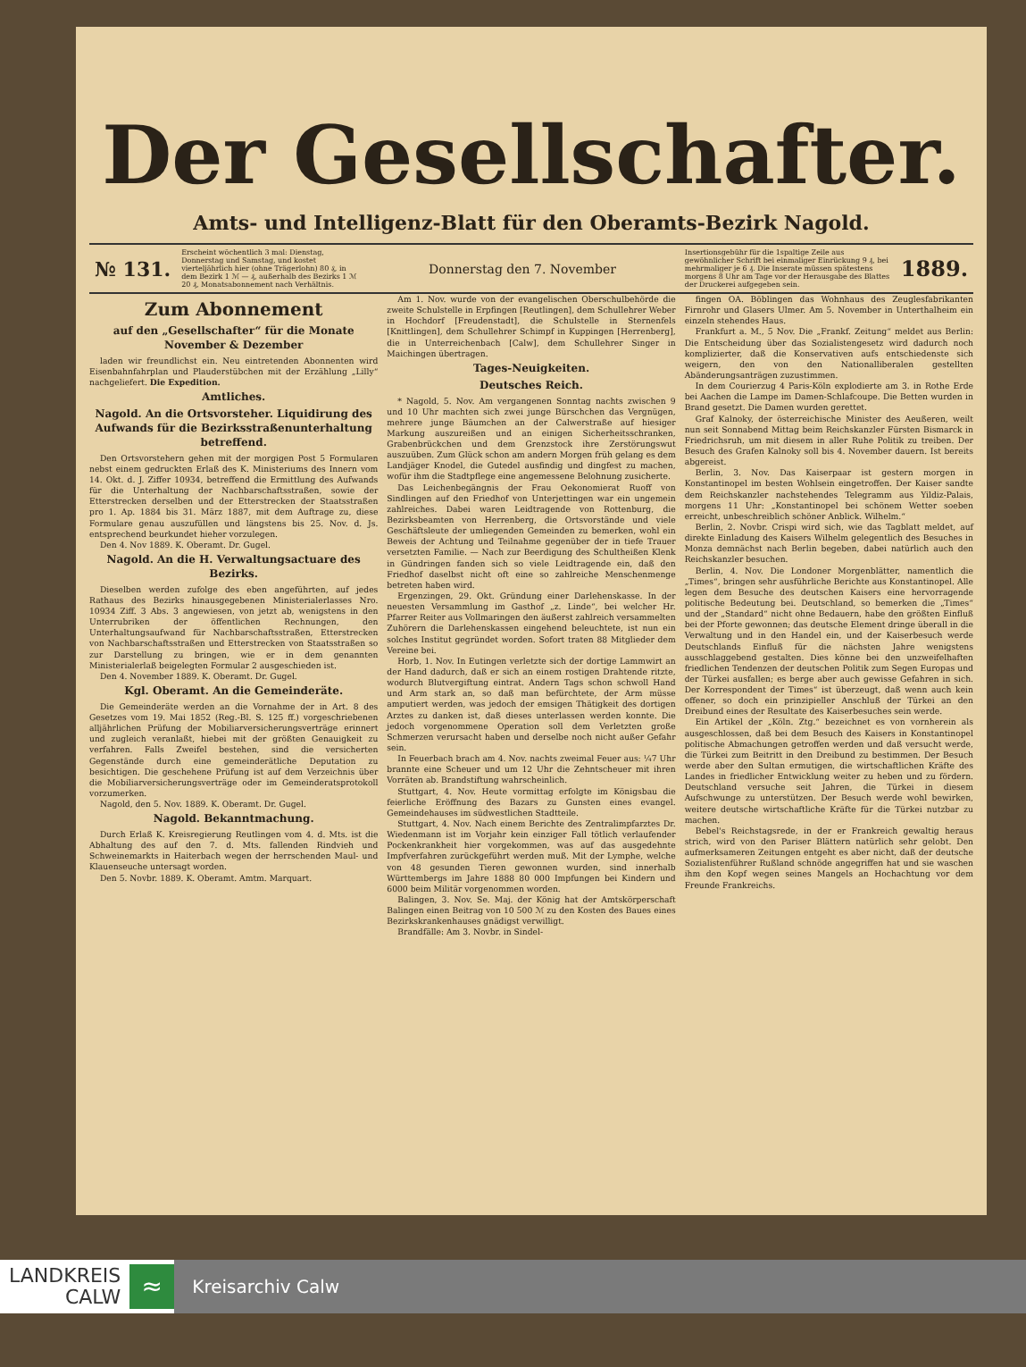Der Gesellschafter.
Amts- und Intelligenz-Blatt für den Oberamts-Bezirk Nagold.
№ 131.
Erscheint wöchentlich 3 mal: Dienstag, Donnerstag und Samstag, und kostet vierteljährlich hier (ohne Trägerlohn) 80 ₰, in dem Bezirk 1 ℳ — ₰, außerhalb des Bezirks 1 ℳ 20 ₰, Monatsabonnement nach Verhältnis.
Donnerstag den 7. November
Insertionsgebühr für die 1spaltige Zeile aus gewöhnlicher Schrift bei einmaliger Einrückung 9 ₰, bei mehrmaliger je 6 ₰. Die Inserate müssen spätestens morgens 8 Uhr am Tage vor der Herausgabe des Blattes der Druckerei aufgegeben sein.
1889.
Zum Abonnement
auf den „Gesellschafter“ für die Monate November & Dezember
laden wir freundlichst ein. Neu eintretenden Abonnenten wird Eisenbahnfahrplan und Plauderstübchen mit der Erzählung „Lilly“ nachgeliefert. Die Expedition.
Amtliches.
Nagold. An die Ortsvorsteher. Liquidirung des Aufwands für die Bezirksstraßenunterhaltung betreffend.
Den Ortsvorstehern gehen mit der morgigen Post 5 Formularen nebst einem gedruckten Erlaß des K. Ministeriums des Innern vom 14. Okt. d. J. Ziffer 10934, betreffend die Ermittlung des Aufwands für die Unterhaltung der Nachbarschaftsstraßen, sowie der Etterstrecken derselben und der Etterstrecken der Staatsstraßen pro 1. Ap. 1884 bis 31. März 1887, mit dem Auftrage zu, diese Formulare genau auszufüllen und längstens bis 25. Nov. d. Js. entsprechend beurkundet hieher vorzulegen.
Den 4. Nov 1889. K. Oberamt. Dr. Gugel.
Nagold. An die H. Verwaltungsactuare des Bezirks.
Dieselben werden zufolge des eben angeführten, auf jedes Rathaus des Bezirks hinausgegebenen Ministerialerlasses Nro. 10934 Ziff. 3 Abs. 3 angewiesen, von jetzt ab, wenigstens in den Unterrubriken der öffentlichen Rechnungen, den Unterhaltungsaufwand für Nachbarschaftsstraßen, Etterstrecken von Nachbarschaftsstraßen und Etterstrecken von Staatsstraßen so zur Darstellung zu bringen, wie er in dem genannten Ministerialerlaß beigelegten Formular 2 ausgeschieden ist.
Den 4. November 1889. K. Oberamt. Dr. Gugel.
Kgl. Oberamt. An die Gemeinderäte.
Die Gemeinderäte werden an die Vornahme der in Art. 8 des Gesetzes vom 19. Mai 1852 (Reg.-Bl. S. 125 ff.) vorgeschriebenen alljährlichen Prüfung der Mobiliarversicherungsverträge erinnert und zugleich veranlaßt, hiebei mit der größten Genauigkeit zu verfahren. Falls Zweifel bestehen, sind die versicherten Gegenstände durch eine gemeinderätliche Deputation zu besichtigen. Die geschehene Prüfung ist auf dem Verzeichnis über die Mobiliarversicherungsverträge oder im Gemeinderatsprotokoll vorzumerken.
Nagold, den 5. Nov. 1889. K. Oberamt. Dr. Gugel.
Nagold. Bekanntmachung.
Durch Erlaß K. Kreisregierung Reutlingen vom 4. d. Mts. ist die Abhaltung des auf den 7. d. Mts. fallenden Rindvieh und Schweinemarkts in Haiterbach wegen der herrschenden Maul- und Klauenseuche untersagt worden.
Den 5. Novbr. 1889. K. Oberamt. Amtm. Marquart.
Am 1. Nov. wurde von der evangelischen Oberschulbehörde die zweite Schulstelle in Erpfingen [Reutlingen], dem Schullehrer Weber in Hochdorf [Freudenstadt], die Schulstelle in Sternenfels [Knittlingen], dem Schullehrer Schimpf in Kuppingen [Herrenberg], die in Unterreichenbach [Calw], dem Schullehrer Singer in Maichingen übertragen.
Tages-Neuigkeiten.
Deutsches Reich.
* Nagold, 5. Nov. Am vergangenen Sonntag nachts zwischen 9 und 10 Uhr machten sich zwei junge Bürschchen das Vergnügen, mehrere junge Bäumchen an der Calwerstraße auf hiesiger Markung auszureißen und an einigen Sicherheitsschranken, Grabenbrückchen und dem Grenzstock ihre Zerstörungswut auszuüben. Zum Glück schon am andern Morgen früh gelang es dem Landjäger Knodel, die Gutedel ausfindig und dingfest zu machen, wofür ihm die Stadtpflege eine angemessene Belohnung zusicherte.
Das Leichenbegängnis der Frau Oekonomierat Ruoff von Sindlingen auf den Friedhof von Unterjettingen war ein ungemein zahlreiches. Dabei waren Leidtragende von Rottenburg, die Bezirksbeamten von Herrenberg, die Ortsvorstände und viele Geschäftsleute der umliegenden Gemeinden zu bemerken, wohl ein Beweis der Achtung und Teilnahme gegenüber der in tiefe Trauer versetzten Familie. — Nach zur Beerdigung des Schultheißen Klenk in Gündringen fanden sich so viele Leidtragende ein, daß den Friedhof daselbst nicht oft eine so zahlreiche Menschenmenge betreten haben wird.
Ergenzingen, 29. Okt. Gründung einer Darlehenskasse. In der neuesten Versammlung im Gasthof „z. Linde“, bei welcher Hr. Pfarrer Reiter aus Vollmaringen den äußerst zahlreich versammelten Zuhörern die Darlehenskassen eingehend beleuchtete, ist nun ein solches Institut gegründet worden. Sofort traten 88 Mitglieder dem Vereine bei.
Horb, 1. Nov. In Eutingen verletzte sich der dortige Lammwirt an der Hand dadurch, daß er sich an einem rostigen Drahtende ritzte, wodurch Blutvergiftung eintrat. Andern Tags schon schwoll Hand und Arm stark an, so daß man befürchtete, der Arm müsse amputiert werden, was jedoch der emsigen Thätigkeit des dortigen Arztes zu danken ist, daß dieses unterlassen werden konnte. Die jedoch vorgenommene Operation soll dem Verletzten große Schmerzen verursacht haben und derselbe noch nicht außer Gefahr sein.
In Feuerbach brach am 4. Nov. nachts zweimal Feuer aus: ¼7 Uhr brannte eine Scheuer und um 12 Uhr die Zehntscheuer mit ihren Vorräten ab. Brandstiftung wahrscheinlich.
Stuttgart, 4. Nov. Heute vormittag erfolgte im Königsbau die feierliche Eröffnung des Bazars zu Gunsten eines evangel. Gemeindehauses im südwestlichen Stadtteile.
Stuttgart, 4. Nov. Nach einem Berichte des Zentralimpfarztes Dr. Wiedenmann ist im Vorjahr kein einziger Fall tötlich verlaufender Pockenkrankheit hier vorgekommen, was auf das ausgedehnte Impfverfahren zurückgeführt werden muß. Mit der Lymphe, welche von 48 gesunden Tieren gewonnen wurden, sind innerhalb Württembergs im Jahre 1888 80 000 Impfungen bei Kindern und 6000 beim Militär vorgenommen worden.
Balingen, 3. Nov. Se. Maj. der König hat der Amtskörperschaft Balingen einen Beitrag von 10 500 ℳ zu den Kosten des Baues eines Bezirkskrankenhauses gnädigst verwilligt.
Brandfälle: Am 3. Novbr. in Sindel-
fingen OA. Böblingen das Wohnhaus des Zeuglesfabrikanten Firnrohr und Glasers Ulmer. Am 5. November in Unterthalheim ein einzeln stehendes Haus.
Frankfurt a. M., 5 Nov. Die „Frankf. Zeitung“ meldet aus Berlin: Die Entscheidung über das Sozialistengesetz wird dadurch noch komplizierter, daß die Konservativen aufs entschiedenste sich weigern, den von den Nationalliberalen gestellten Abänderungsanträgen zuzustimmen.
In dem Courierzug 4 Paris-Köln explodierte am 3. in Rothe Erde bei Aachen die Lampe im Damen-Schlafcoupe. Die Betten wurden in Brand gesetzt. Die Damen wurden gerettet.
Graf Kalnoky, der österreichische Minister des Aeußeren, weilt nun seit Sonnabend Mittag beim Reichskanzler Fürsten Bismarck in Friedrichsruh, um mit diesem in aller Ruhe Politik zu treiben. Der Besuch des Grafen Kalnoky soll bis 4. November dauern. Ist bereits abgereist.
Berlin, 3. Nov. Das Kaiserpaar ist gestern morgen in Konstantinopel im besten Wohlsein eingetroffen. Der Kaiser sandte dem Reichskanzler nachstehendes Telegramm aus Yildiz-Palais, morgens 11 Uhr: „Konstantinopel bei schönem Wetter soeben erreicht, unbeschreiblich schöner Anblick. Wilhelm.“
Berlin, 2. Novbr. Crispi wird sich, wie das Tagblatt meldet, auf direkte Einladung des Kaisers Wilhelm gelegentlich des Besuches in Monza demnächst nach Berlin begeben, dabei natürlich auch den Reichskanzler besuchen.
Berlin, 4. Nov. Die Londoner Morgenblätter, namentlich die „Times“, bringen sehr ausführliche Berichte aus Konstantinopel. Alle legen dem Besuche des deutschen Kaisers eine hervorragende politische Bedeutung bei. Deutschland, so bemerken die „Times“ und der „Standard“ nicht ohne Bedauern, habe den größten Einfluß bei der Pforte gewonnen; das deutsche Element dringe überall in die Verwaltung und in den Handel ein, und der Kaiserbesuch werde Deutschlands Einfluß für die nächsten Jahre wenigstens ausschlaggebend gestalten. Dies könne bei den unzweifelhaften friedlichen Tendenzen der deutschen Politik zum Segen Europas und der Türkei ausfallen; es berge aber auch gewisse Gefahren in sich. Der Korrespondent der Times“ ist überzeugt, daß wenn auch kein offener, so doch ein prinzipieller Anschluß der Türkei an den Dreibund eines der Resultate des Kaiserbesuches sein werde.
Ein Artikel der „Köln. Ztg.“ bezeichnet es von vornherein als ausgeschlossen, daß bei dem Besuch des Kaisers in Konstantinopel politische Abmachungen getroffen werden und daß versucht werde, die Türkei zum Beitritt in den Dreibund zu bestimmen. Der Besuch werde aber den Sultan ermutigen, die wirtschaftlichen Kräfte des Landes in friedlicher Entwicklung weiter zu heben und zu fördern. Deutschland versuche seit Jahren, die Türkei in diesem Aufschwunge zu unterstützen. Der Besuch werde wohl bewirken, weitere deutsche wirtschaftliche Kräfte für die Türkei nutzbar zu machen.
Bebel's Reichstagsrede, in der er Frankreich gewaltig heraus strich, wird von den Pariser Blättern natürlich sehr gelobt. Den aufmerksameren Zeitungen entgeht es aber nicht, daß der deutsche Sozialistenführer Rußland schnöde angegriffen hat und sie waschen ihm den Kopf wegen seines Mangels an Hochachtung vor dem Freunde Frankreichs.
LANDKREIS
CALW
≈
Kreisarchiv Calw